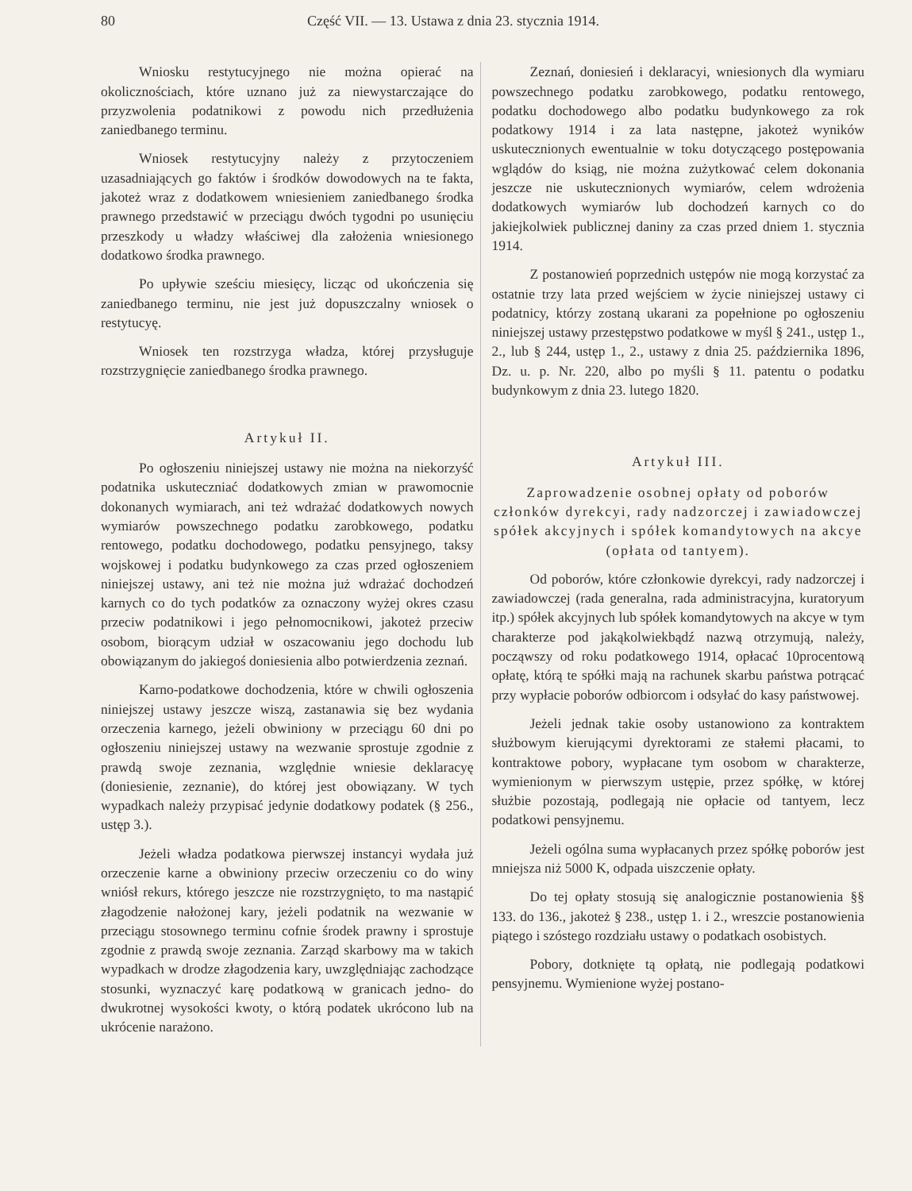80 Część VII. — 13. Ustawa z dnia 23. stycznia 1914.
Wniosku restytucyjnego nie można opierać na okolicznościach, które uznano już za niewystarczające do przyzwolenia podatnikowi z powodu nich przedłużenia zaniedbanego terminu.
Wniosek restytucyjny należy z przytoczeniem uzasadniających go faktów i środków dowodowych na te fakta, jakoteż wraz z dodatkowem wniesieniem zaniedbanego środka prawnego przedstawić w przeciągu dwóch tygodni po usunięciu przeszkody u władzy właściwej dla założenia wniesionego dodatkowo środka prawnego.
Po upływie sześciu miesięcy, licząc od ukończenia się zaniedbanego terminu, nie jest już dopuszczalny wniosek o restytucyę.
Wniosek ten rozstrzyga władza, której przysługuje rozstrzygnięcie zaniedbanego środka prawnego.
Artykuł II.
Po ogłoszeniu niniejszej ustawy nie można na niekorzyść podatnika uskuteczniać dodatkowych zmian w prawomocnie dokonanych wymiarach, ani też wdrażać dodatkowych nowych wymiarów powszechnego podatku zarobkowego, podatku rentowego, podatku dochodowego, podatku pensyjnego, taksy wojskowej i podatku budynkowego za czas przed ogłoszeniem niniejszej ustawy, ani też nie można już wdrażać dochodzeń karnych co do tych podatków za oznaczony wyżej okres czasu przeciw podatnikowi i jego pełnomocnikowi, jakoteż przeciw osobom, biorącym udział w oszacowaniu jego dochodu lub obowiązanym do jakiegoś doniesienia albo potwierdzenia zeznań.
Karno-podatkowe dochodzenia, które w chwili ogłoszenia niniejszej ustawy jeszcze wiszą, zastanawia się bez wydania orzeczenia karnego, jeżeli obwiniony w przeciągu 60 dni po ogłoszeniu niniejszej ustawy na wezwanie sprostuje zgodnie z prawdą swoje zeznania, względnie wniesie deklaracyę (doniesienie, zeznanie), do której jest obowiązany. W tych wypadkach należy przypisać jedynie dodatkowy podatek (§ 256., ustęp 3.).
Jeżeli władza podatkowa pierwszej instancyi wydała już orzeczenie karne a obwiniony przeciw orzeczeniu co do winy wniósł rekurs, którego jeszcze nie rozstrzygnięto, to ma nastąpić złagodzenie nałożonej kary, jeżeli podatnik na wezwanie w przeciągu stosownego terminu cofnie środek prawny i sprostuje zgodnie z prawdą swoje zeznania. Zarząd skarbowy ma w takich wypadkach w drodze złagodzenia kary, uwzględniając zachodzące stosunki, wyznaczyć karę podatkową w granicach jedno- do dwukrotnej wysokości kwoty, o którą podatek ukrócono lub na ukrócenie narażono.
Zeznań, doniesień i deklaracyi, wniesionych dla wymiaru powszechnego podatku zarobkowego, podatku rentowego, podatku dochodowego albo podatku budynkowego za rok podatkowy 1914 i za lata następne, jakoteż wyników uskutecznionych ewentualnie w toku dotyczącego postępowania wglądów do ksiąg, nie można zużytkować celem dokonania jeszcze nie uskutecznionych wymiarów, celem wdrożenia dodatkowych wymiarów lub dochodzeń karnych co do jakiejkolwiek publicznej daniny za czas przed dniem 1. stycznia 1914.
Z postanowień poprzednich ustępów nie mogą korzystać za ostatnie trzy lata przed wejściem w życie niniejszej ustawy ci podatnicy, którzy zostaną ukarani za popełnione po ogłoszeniu niniejszej ustawy przestępstwo podatkowe w myśl § 241., ustęp 1., 2., lub § 244, ustęp 1., 2., ustawy z dnia 25. października 1896, Dz. u. p. Nr. 220, albo po myśli § 11. patentu o podatku budynkowym z dnia 23. lutego 1820.
Artykuł III.
Zaprowadzenie osobnej opłaty od poborów członków dyrekcyi, rady nadzorczej i zawiadowczej spółek akcyjnych i spółek komandytowych na akcye (opłata od tantyem).
Od poborów, które członkowie dyrekcyi, rady nadzorczej i zawiadowczej (rada generalna, rada administracyjna, kuratoryum itp.) spółek akcyjnych lub spółek komandytowych na akcye w tym charakterze pod jakąkolwiekbądź nazwą otrzymują, należy, począwszy od roku podatkowego 1914, opłacać 10procentową opłatę, którą te spółki mają na rachunek skarbu państwa potrącać przy wypłacie poborów odbiorcom i odsyłać do kasy państwowej.
Jeżeli jednak takie osoby ustanowiono za kontraktem służbowym kierującymi dyrektorami ze stałemi płacami, to kontraktowe pobory, wypłacane tym osobom w charakterze, wymienionym w pierwszym ustępie, przez spółkę, w której służbie pozostają, podlegają nie opłacie od tantyem, lecz podatkowi pensyjnemu.
Jeżeli ogólna suma wypłacanych przez spółkę poborów jest mniejsza niż 5000 K, odpada uiszczenie opłaty.
Do tej opłaty stosują się analogicznie postanowienia §§ 133. do 136., jakoteż § 238., ustęp 1. i 2., wreszcie postanowienia piątego i szóstego rozdziału ustawy o podatkach osobistych.
Pobory, dotknięte tą opłatą, nie podlegają podatkowi pensyjnemu. Wymienione wyżej postano-